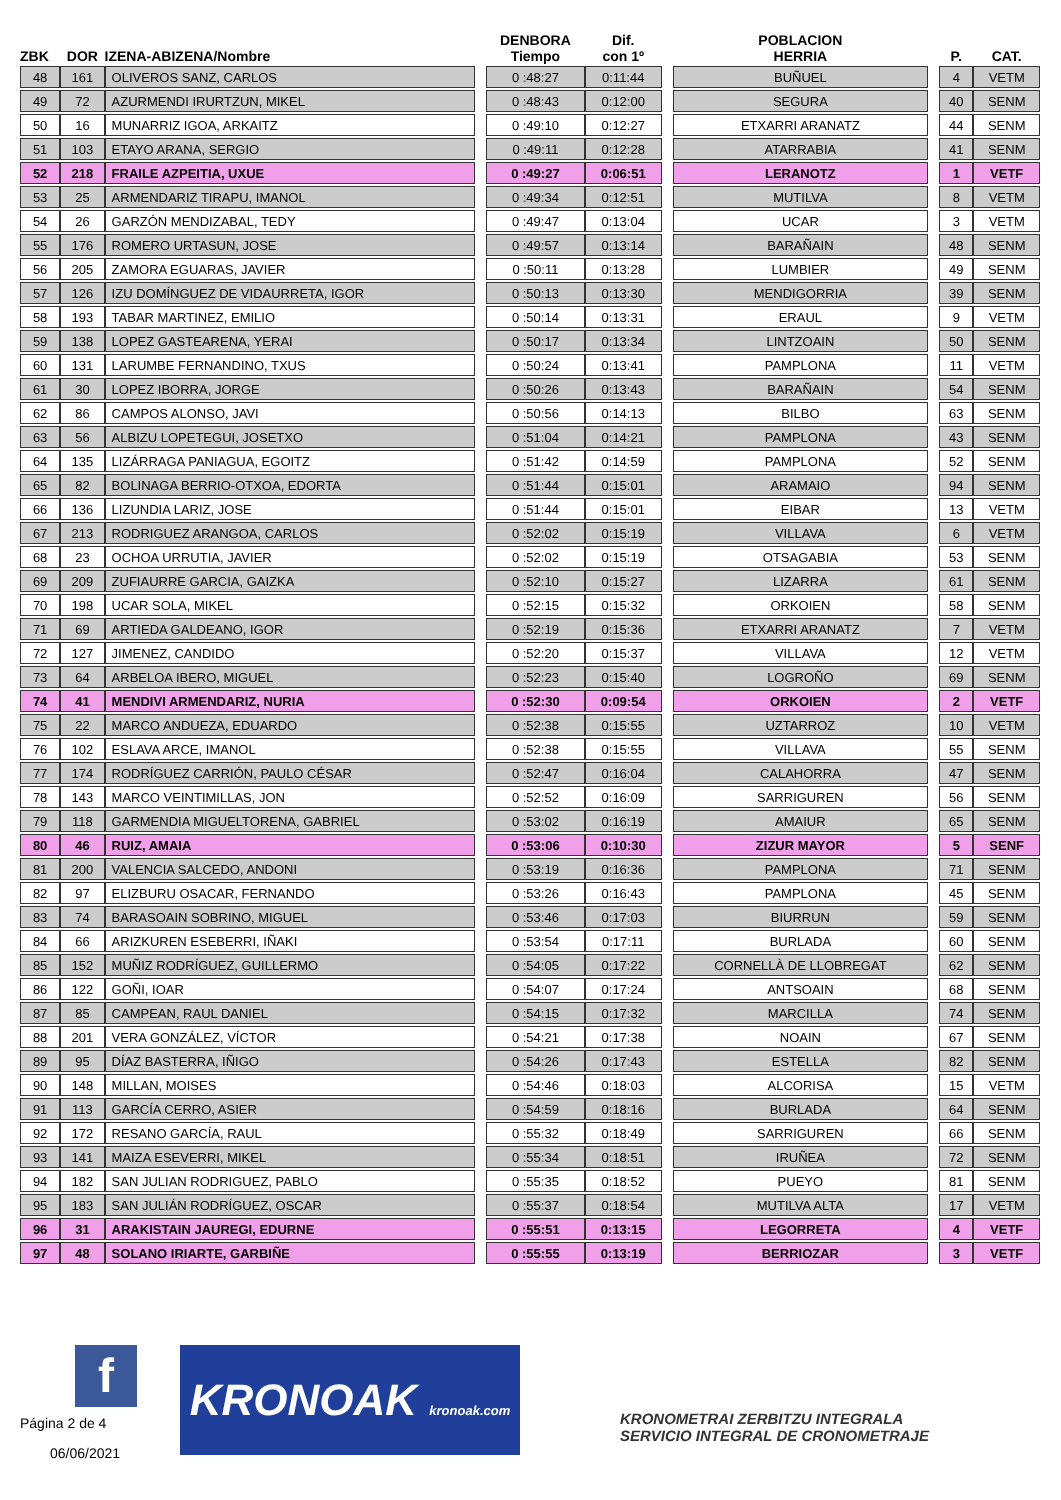| ZBK | DOR | IZENA-ABIZENA/Nombre | | DENBORA Tiempo | Dif. con 1º | | POBLACION HERRIA | | P. | CAT. |
| --- | --- | --- | --- | --- | --- | --- | --- | --- | --- | --- |
| 48 | 161 | OLIVEROS SANZ, CARLOS | | 0 :48:27 | 0:11:44 | | BUÑUEL | | 4 | VETM |
| 49 | 72 | AZURMENDI IRURTZUN, MIKEL | | 0 :48:43 | 0:12:00 | | SEGURA | | 40 | SENM |
| 50 | 16 | MUNARRIZ IGOA, ARKAITZ | | 0 :49:10 | 0:12:27 | | ETXARRI ARANATZ | | 44 | SENM |
| 51 | 103 | ETAYO ARANA, SERGIO | | 0 :49:11 | 0:12:28 | | ATARRABIA | | 41 | SENM |
| 52 | 218 | FRAILE AZPEITIA, UXUE | | 0 :49:27 | 0:06:51 | | LERANOTZ | | 1 | VETF |
| 53 | 25 | ARMENDARIZ TIRAPU, IMANOL | | 0 :49:34 | 0:12:51 | | MUTILVA | | 8 | VETM |
| 54 | 26 | GARZÓN MENDIZABAL, TEDY | | 0 :49:47 | 0:13:04 | | UCAR | | 3 | VETM |
| 55 | 176 | ROMERO URTASUN, JOSE | | 0 :49:57 | 0:13:14 | | BARAÑAIN | | 48 | SENM |
| 56 | 205 | ZAMORA EGUARAS, JAVIER | | 0 :50:11 | 0:13:28 | | LUMBIER | | 49 | SENM |
| 57 | 126 | IZU DOMÍNGUEZ DE VIDAURRETA, IGOR | | 0 :50:13 | 0:13:30 | | MENDIGORRIA | | 39 | SENM |
| 58 | 193 | TABAR MARTINEZ, EMILIO | | 0 :50:14 | 0:13:31 | | ERAUL | | 9 | VETM |
| 59 | 138 | LOPEZ GASTEARENA, YERAI | | 0 :50:17 | 0:13:34 | | LINTZOAIN | | 50 | SENM |
| 60 | 131 | LARUMBE FERNANDINO, TXUS | | 0 :50:24 | 0:13:41 | | PAMPLONA | | 11 | VETM |
| 61 | 30 | LOPEZ IBORRA, JORGE | | 0 :50:26 | 0:13:43 | | BARAÑAIN | | 54 | SENM |
| 62 | 86 | CAMPOS ALONSO, JAVI | | 0 :50:56 | 0:14:13 | | BILBO | | 63 | SENM |
| 63 | 56 | ALBIZU LOPETEGUI, JOSETXO | | 0 :51:04 | 0:14:21 | | PAMPLONA | | 43 | SENM |
| 64 | 135 | LIZÁRRAGA PANIAGUA, EGOITZ | | 0 :51:42 | 0:14:59 | | PAMPLONA | | 52 | SENM |
| 65 | 82 | BOLINAGA BERRIO-OTXOA, EDORTA | | 0 :51:44 | 0:15:01 | | ARAMAIO | | 94 | SENM |
| 66 | 136 | LIZUNDIA LARIZ, JOSE | | 0 :51:44 | 0:15:01 | | EIBAR | | 13 | VETM |
| 67 | 213 | RODRIGUEZ ARANGOA, CARLOS | | 0 :52:02 | 0:15:19 | | VILLAVA | | 6 | VETM |
| 68 | 23 | OCHOA URRUTIA, JAVIER | | 0 :52:02 | 0:15:19 | | OTSAGABIA | | 53 | SENM |
| 69 | 209 | ZUFIAURRE GARCIA, GAIZKA | | 0 :52:10 | 0:15:27 | | LIZARRA | | 61 | SENM |
| 70 | 198 | UCAR SOLA, MIKEL | | 0 :52:15 | 0:15:32 | | ORKOIEN | | 58 | SENM |
| 71 | 69 | ARTIEDA GALDEANO, IGOR | | 0 :52:19 | 0:15:36 | | ETXARRI ARANATZ | | 7 | VETM |
| 72 | 127 | JIMENEZ, CANDIDO | | 0 :52:20 | 0:15:37 | | VILLAVA | | 12 | VETM |
| 73 | 64 | ARBELOA IBERO, MIGUEL | | 0 :52:23 | 0:15:40 | | LOGROÑO | | 69 | SENM |
| 74 | 41 | MENDIVI ARMENDARIZ, NURIA | | 0 :52:30 | 0:09:54 | | ORKOIEN | | 2 | VETF |
| 75 | 22 | MARCO ANDUEZA, EDUARDO | | 0 :52:38 | 0:15:55 | | UZTARROZ | | 10 | VETM |
| 76 | 102 | ESLAVA ARCE, IMANOL | | 0 :52:38 | 0:15:55 | | VILLAVA | | 55 | SENM |
| 77 | 174 | RODRÍGUEZ CARRIÓN, PAULO CÉSAR | | 0 :52:47 | 0:16:04 | | CALAHORRA | | 47 | SENM |
| 78 | 143 | MARCO VEINTIMILLAS, JON | | 0 :52:52 | 0:16:09 | | SARRIGUREN | | 56 | SENM |
| 79 | 118 | GARMENDIA MIGUELTORENA, GABRIEL | | 0 :53:02 | 0:16:19 | | AMAIUR | | 65 | SENM |
| 80 | 46 | RUIZ, AMAIA | | 0 :53:06 | 0:10:30 | | ZIZUR MAYOR | | 5 | SENF |
| 81 | 200 | VALENCIA SALCEDO, ANDONI | | 0 :53:19 | 0:16:36 | | PAMPLONA | | 71 | SENM |
| 82 | 97 | ELIZBURU OSACAR, FERNANDO | | 0 :53:26 | 0:16:43 | | PAMPLONA | | 45 | SENM |
| 83 | 74 | BARASOAIN SOBRINO, MIGUEL | | 0 :53:46 | 0:17:03 | | BIURRUN | | 59 | SENM |
| 84 | 66 | ARIZKUREN ESEBERRI, IÑAKI | | 0 :53:54 | 0:17:11 | | BURLADA | | 60 | SENM |
| 85 | 152 | MUÑIZ RODRÍGUEZ, GUILLERMO | | 0 :54:05 | 0:17:22 | | CORNELLÀ DE LLOBREGAT | | 62 | SENM |
| 86 | 122 | GOÑI, IOAR | | 0 :54:07 | 0:17:24 | | ANTSOAIN | | 68 | SENM |
| 87 | 85 | CAMPEAN, RAUL DANIEL | | 0 :54:15 | 0:17:32 | | MARCILLA | | 74 | SENM |
| 88 | 201 | VERA GONZÁLEZ, VÍCTOR | | 0 :54:21 | 0:17:38 | | NOAIN | | 67 | SENM |
| 89 | 95 | DÍAZ BASTERRA, IÑIGO | | 0 :54:26 | 0:17:43 | | ESTELLA | | 82 | SENM |
| 90 | 148 | MILLAN, MOISES | | 0 :54:46 | 0:18:03 | | ALCORISA | | 15 | VETM |
| 91 | 113 | GARCÍA CERRO, ASIER | | 0 :54:59 | 0:18:16 | | BURLADA | | 64 | SENM |
| 92 | 172 | RESANO GARCÍA, RAUL | | 0 :55:32 | 0:18:49 | | SARRIGUREN | | 66 | SENM |
| 93 | 141 | MAIZA ESEVERRI, MIKEL | | 0 :55:34 | 0:18:51 | | IRUÑEA | | 72 | SENM |
| 94 | 182 | SAN JULIAN RODRIGUEZ, PABLO | | 0 :55:35 | 0:18:52 | | PUEYO | | 81 | SENM |
| 95 | 183 | SAN JULIÁN RODRÍGUEZ, OSCAR | | 0 :55:37 | 0:18:54 | | MUTILVA ALTA | | 17 | VETM |
| 96 | 31 | ARAKISTAIN JAUREGI, EDURNE | | 0 :55:51 | 0:13:15 | | LEGORRETA | | 4 | VETF |
| 97 | 48 | SOLANO IRIARTE, GARBIÑE | | 0 :55:55 | 0:13:19 | | BERRIOZAR | | 3 | VETF |
f
KRONOAK kronoak.com
KRONOMETRAI ZERBITZU INTEGRALA
SERVICIO INTEGRAL DE CRONOMETRAJE
Página 2 de 4
06/06/2021